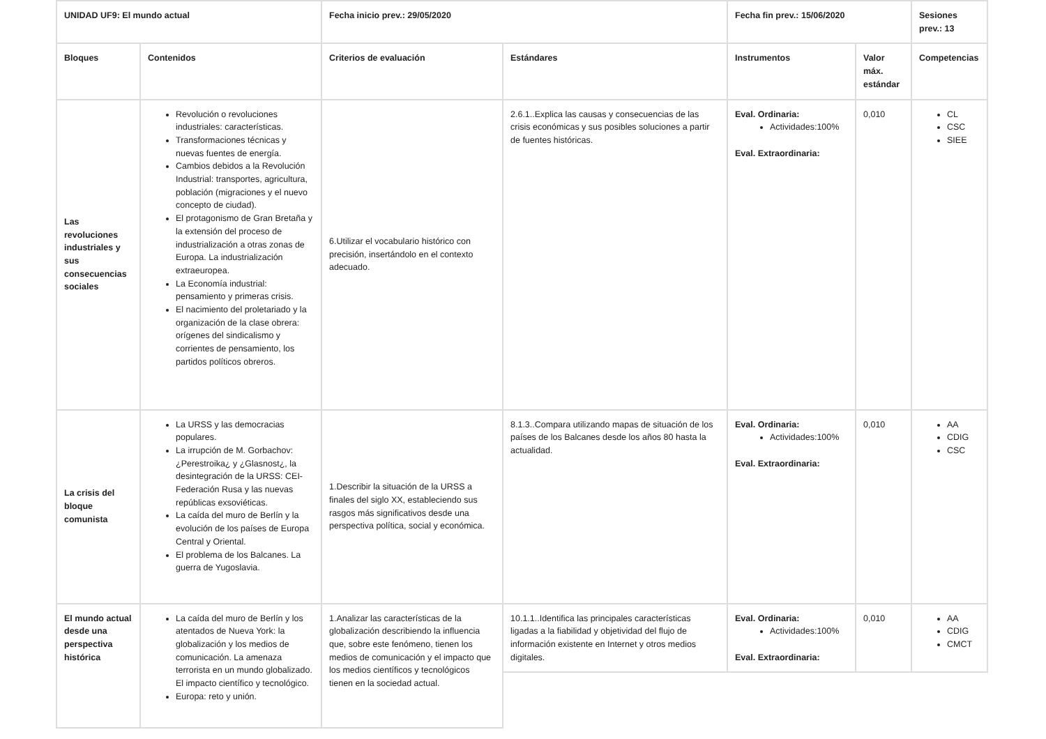| UNIDAD UF9: El mundo actual | | Fecha inicio prev.: 29/05/2020 | | Fecha fin prev.: 15/06/2020 | | Sesiones prev.: 13 |
| --- | --- | --- | --- | --- | --- | --- |
| Bloques | Contenidos | Criterios de evaluación | Estándares | Instrumentos | Valor máx. estándar | Competencias |
| Las revoluciones industriales y sus consecuencias sociales | Revolución o revoluciones industriales: características. Transformaciones técnicas y nuevas fuentes de energía. Cambios debidos a la Revolución Industrial: transportes, agricultura, población (migraciones y el nuevo concepto de ciudad). El protagonismo de Gran Bretaña y la extensión del proceso de industrialización a otras zonas de Europa. La industrialización extraeuropea. La Economía industrial: pensamiento y primeras crisis. El nacimiento del proletariado y la organización de la clase obrera: orígenes del sindicalismo y corrientes de pensamiento, los partidos políticos obreros. | 6.Utilizar el vocabulario histórico con precisión, insertándolo en el contexto adecuado. | 2.6.1..Explica las causas y consecuencias de las crisis económicas y sus posibles soluciones a partir de fuentes históricas. | Eval. Ordinaria: Actividades:100% Eval. Extraordinaria: | 0,010 | CL CSC SIEE |
| La crisis del bloque comunista | La URSS y las democracias populares. La irrupción de M. Gorbachov: ¿Perestroika¿ y ¿Glasnost¿, la desintegración de la URSS: CEI-Federación Rusa y las nuevas repúblicas exsoviéticas. La caída del muro de Berlín y la evolución de los países de Europa Central y Oriental. El problema de los Balcanes. La guerra de Yugoslavia. | 1.Describir la situación de la URSS a finales del siglo XX, estableciendo sus rasgos más significativos desde una perspectiva política, social y económica. | 8.1.3..Compara utilizando mapas de situación de los países de los Balcanes desde los años 80 hasta la actualidad. | Eval. Ordinaria: Actividades:100% Eval. Extraordinaria: | 0,010 | AA CDIG CSC |
| El mundo actual desde una perspectiva histórica | La caída del muro de Berlín y los atentados de Nueva York: la globalización y los medios de comunicación. La amenaza terrorista en un mundo globalizado. El impacto científico y tecnológico. Europa: reto y unión. | 1.Analizar las características de la globalización describiendo la influencia que, sobre este fenómeno, tienen los medios de comunicación y el impacto que los medios científicos y tecnológicos tienen en la sociedad actual. | 10.1.1..Identifica las principales características ligadas a la fiabilidad y objetividad del flujo de información existente en Internet y otros medios digitales. | Eval. Ordinaria: Actividades:100% Eval. Extraordinaria: | 0,010 | AA CDIG CMCT |